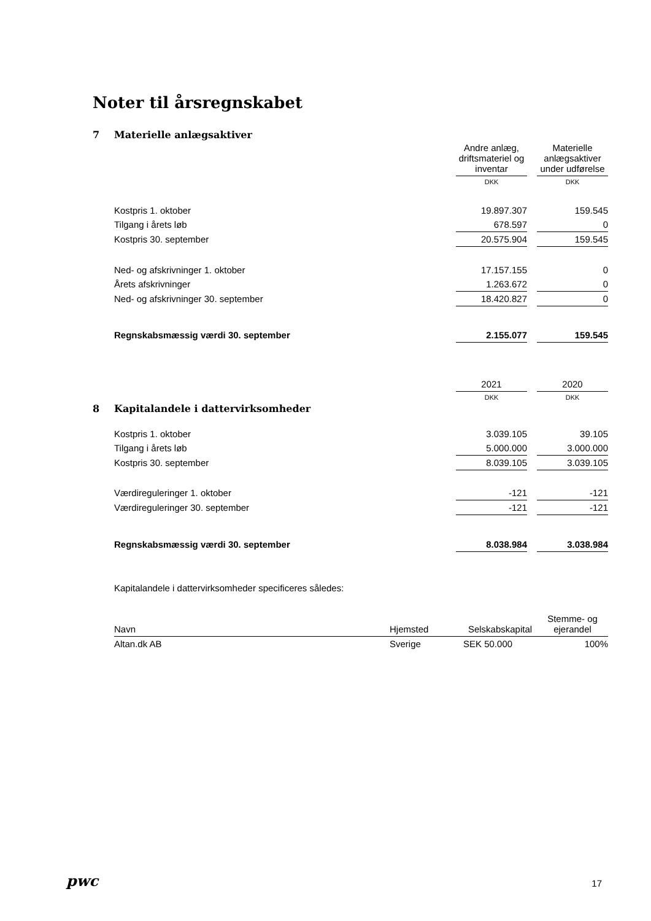Noter til årsregnskabet
7 Materielle anlægsaktiver
| | Andre anlæg, driftsmateriel og inventar | | Materielle anlægsaktiver under udførelse |
| | DKK | | DKK |
| Kostpris 1. oktober | 19.897.307 | | 159.545 |
| Tilgang i årets løb | 678.597 | | 0 |
| Kostpris 30. september | 20.575.904 | | 159.545 |
| Ned- og afskrivninger 1. oktober | 17.157.155 | | 0 |
| Årets afskrivninger | 1.263.672 | | 0 |
| Ned- og afskrivninger 30. september | 18.420.827 | | 0 |
| Regnskabsmæssig værdi 30. september | 2.155.077 | | 159.545 |
| | 2021 | | 2020 |
| | DKK | | DKK |
8 Kapitalandele i dattervirksomheder
| Kostpris 1. oktober | 3.039.105 | | 39.105 |
| Tilgang i årets løb | 5.000.000 | | 3.000.000 |
| Kostpris 30. september | 8.039.105 | | 3.039.105 |
| Værdireguleringer 1. oktober | -121 | | -121 |
| Værdireguleringer 30. september | -121 | | -121 |
| Regnskabsmæssig værdi 30. september | 8.038.984 | | 3.038.984 |
Kapitalandele i dattervirksomheder specificeres således:
| Navn | Hjemsted | Selskabskapital | Stemme- og ejerandel |
| --- | --- | --- | --- |
| Altan.dk AB | Sverige | SEK 50.000 | 100% |
pwc 17